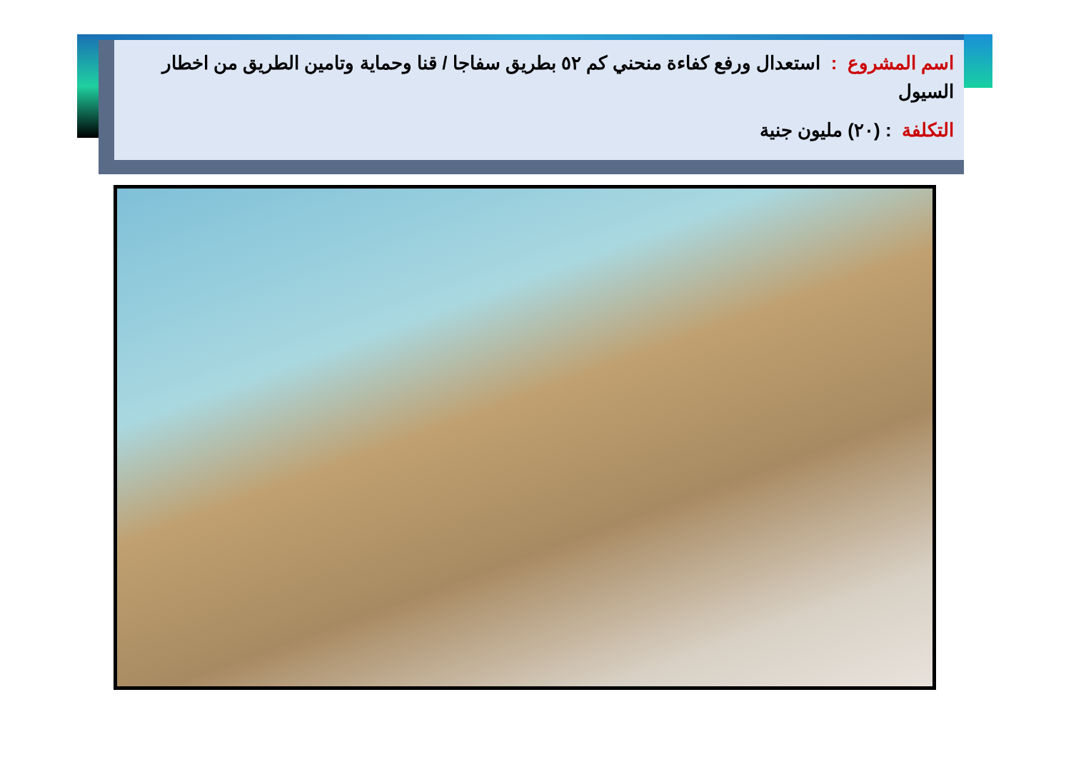اسم المشروع : استعدال ورفع كفاءة منحني كم ٥٢ بطريق سفاجا / قنا وحماية وتامين الطريق من اخطار السيول
التكلفة : (٢٠) مليون جنية